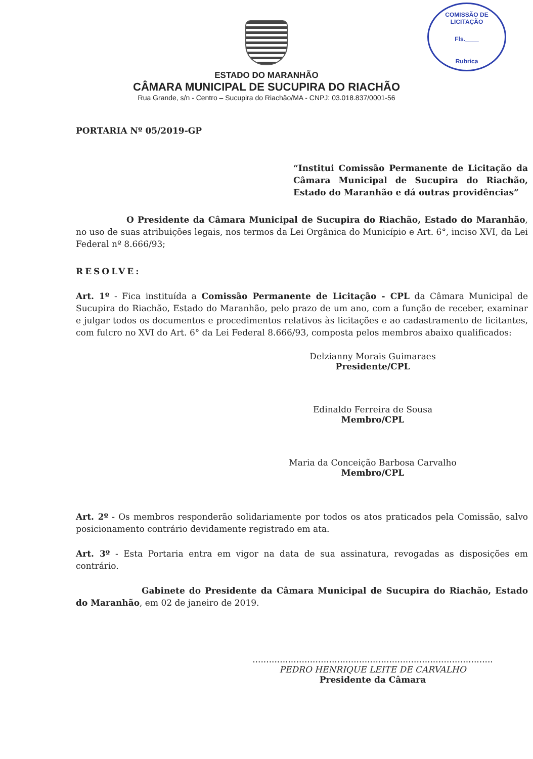COMISSÃO DE LICITAÇÃO
Fls.____
Rubrica
ESTADO DO MARANHÃO
CÂMARA MUNICIPAL DE SUCUPIRA DO RIACHÃO
Rua Grande, s/n - Centro – Sucupira do Riachão/MA - CNPJ: 03.018.837/0001-56
PORTARIA Nº 05/2019-GP
“Institui Comissão Permanente de Licitação da Câmara Municipal de Sucupira do Riachão, Estado do Maranhão e dá outras providências”
O Presidente da Câmara Municipal de Sucupira do Riachão, Estado do Maranhão, no uso de suas atribuições legais, nos termos da Lei Orgânica do Município e Art. 6°, inciso XVI, da Lei Federal nº 8.666/93;
RESOLVE:
Art. 1º - Fica instituída a Comissão Permanente de Licitação - CPL da Câmara Municipal de Sucupira do Riachão, Estado do Maranhão, pelo prazo de um ano, com a função de receber, examinar e julgar todos os documentos e procedimentos relativos às licitações e ao cadastramento de licitantes, com fulcro no XVI do Art. 6° da Lei Federal 8.666/93, composta pelos membros abaixo qualificados:
Delzianny Morais Guimaraes
Presidente/CPL
Edinaldo Ferreira de Sousa
Membro/CPL
Maria da Conceição Barbosa Carvalho
Membro/CPL
Art. 2º - Os membros responderão solidariamente por todos os atos praticados pela Comissão, salvo posicionamento contrário devidamente registrado em ata.
Art. 3º - Esta Portaria entra em vigor na data de sua assinatura, revogadas as disposições em contrário.
Gabinete do Presidente da Câmara Municipal de Sucupira do Riachão, Estado do Maranhão, em 02 de janeiro de 2019.
........................................................................................
PEDRO HENRIQUE LEITE DE CARVALHO
Presidente da Câmara